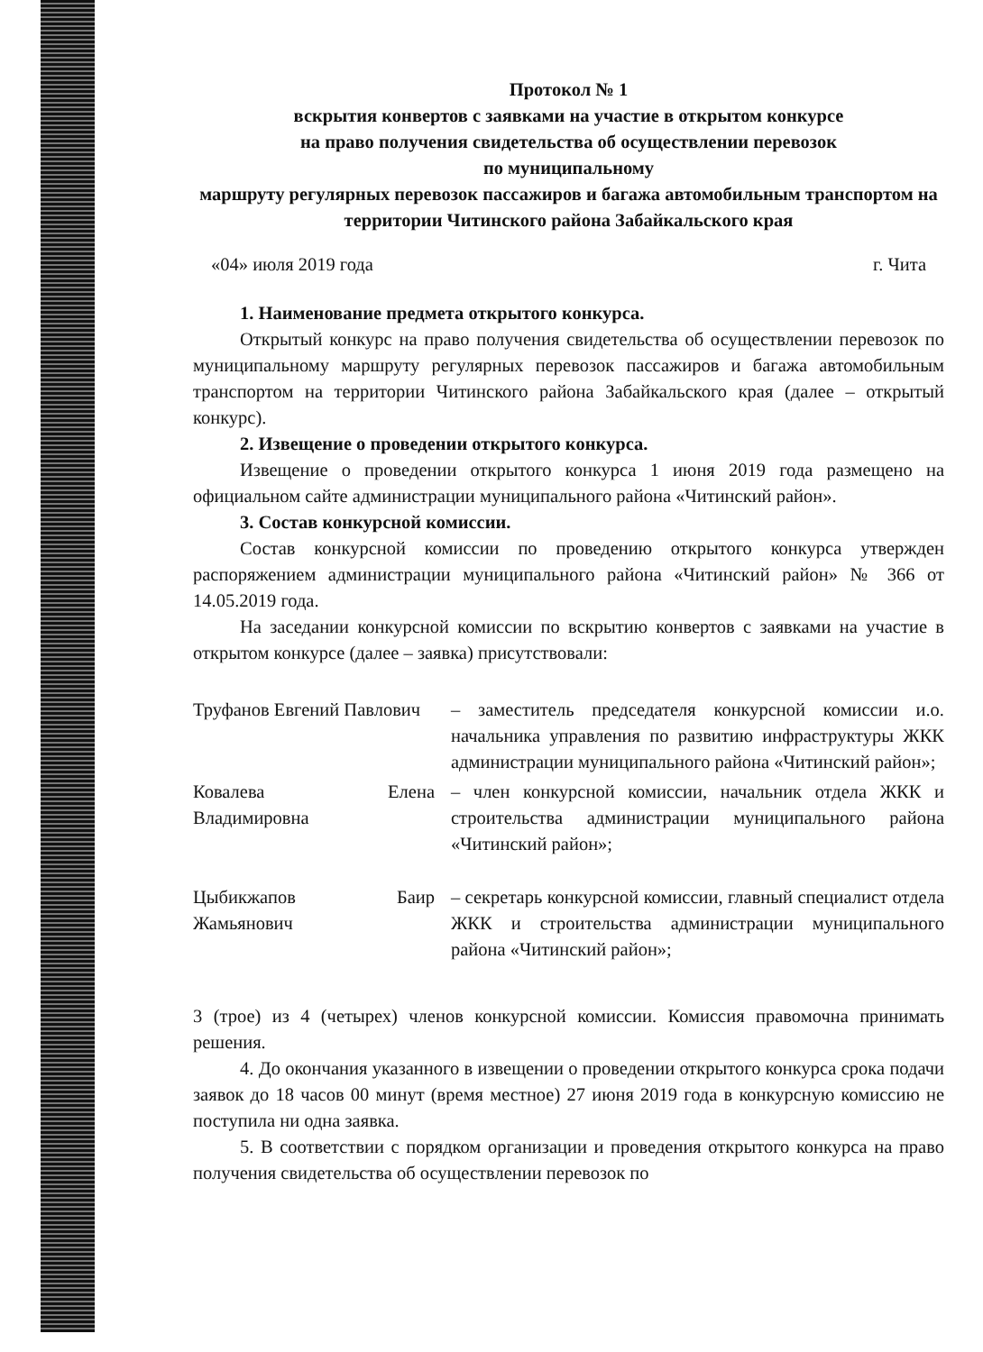Протокол № 1
вскрытия конвертов с заявками на участие в открытом конкурсе
на право получения свидетельства об осуществлении перевозок
по муниципальному
маршруту регулярных перевозок пассажиров и багажа автомобильным транспортом на территории Читинского района Забайкальского края
«04» июля 2019 года г. Чита
1. Наименование предмета открытого конкурса.
Открытый конкурс на право получения свидетельства об осуществлении перевозок по муниципальному маршруту регулярных перевозок пассажиров и багажа автомобильным транспортом на территории Читинского района Забайкальского края (далее – открытый конкурс).
2. Извещение о проведении открытого конкурса.
Извещение о проведении открытого конкурса 1 июня 2019 года размещено на официальном сайте администрации муниципального района «Читинский район».
3. Состав конкурсной комиссии.
Состав конкурсной комиссии по проведению открытого конкурса утвержден распоряжением администрации муниципального района «Читинский район» № 366 от 14.05.2019 года.
На заседании конкурсной комиссии по вскрытию конвертов с заявками на участие в открытом конкурсе (далее – заявка) присутствовали:
Труфанов Евгений Павлович
– заместитель председателя конкурсной комиссии и.о. начальника управления по развитию инфраструктуры ЖКК администрации муниципального района «Читинский район»;
Ковалева Елена Владимировна
– член конкурсной комиссии, начальник отдела ЖКК и строительства администрации муниципального района «Читинский район»;
Цыбикжапов Баир Жамьянович
– секретарь конкурсной комиссии, главный специалист отдела ЖКК и строительства администрации муниципального района «Читинский район»;
3 (трое) из 4 (четырех) членов конкурсной комиссии. Комиссия правомочна принимать решения.
4. До окончания указанного в извещении о проведении открытого конкурса срока подачи заявок до 18 часов 00 минут (время местное) 27 июня 2019 года в конкурсную комиссию не поступила ни одна заявка.
5. В соответствии с порядком организации и проведения открытого конкурса на право получения свидетельства об осуществлении перевозок по